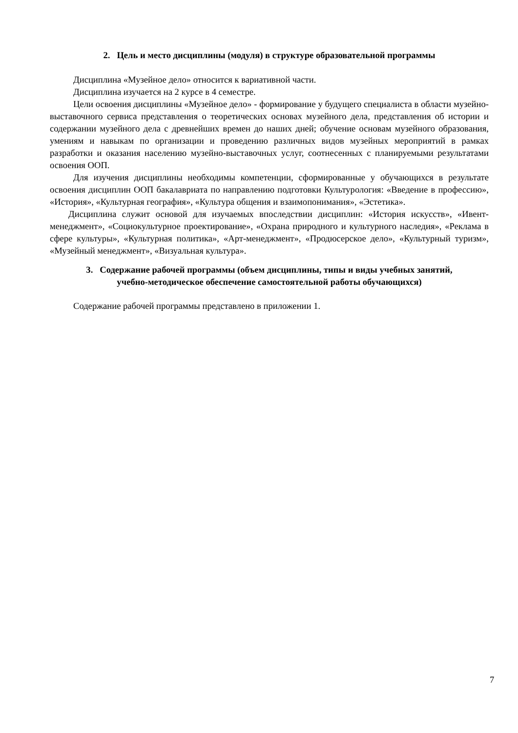2. Цель и место дисциплины (модуля) в структуре образовательной программы
Дисциплина «Музейное дело» относится к вариативной части.
Дисциплина изучается на 2 курсе в 4 семестре.
Цели освоения дисциплины «Музейное дело» - формирование у будущего специалиста в области музейно-выставочного сервиса представления о теоретических основах музейного дела, представления об истории и содержании музейного дела с древнейших времен до наших дней; обучение основам музейного образования, умениям и навыкам по организации и проведению различных видов музейных мероприятий в рамках разработки и оказания населению музейно-выставочных услуг, соотнесенных с планируемыми результатами освоения ООП.
Для изучения дисциплины необходимы компетенции, сформированные у обучающихся в результате освоения дисциплин ООП бакалавриата по направлению подготовки Культурология: «Введение в профессию», «История», «Культурная география», «Культура общения и взаимопонимания», «Эстетика».
Дисциплина служит основой для изучаемых впоследствии дисциплин: «История искусств», «Ивент-менеджмент», «Социокультурное проектирование», «Охрана природного и культурного наследия», «Реклама в сфере культуры», «Культурная политика», «Арт-менеджмент», «Продюсерское дело», «Культурный туризм», «Музейный менеджмент», «Визуальная культура».
3. Содержание рабочей программы (объем дисциплины, типы и виды учебных занятий,
учебно-методическое обеспечение самостоятельной работы обучающихся)
Содержание рабочей программы представлено в приложении 1.
7